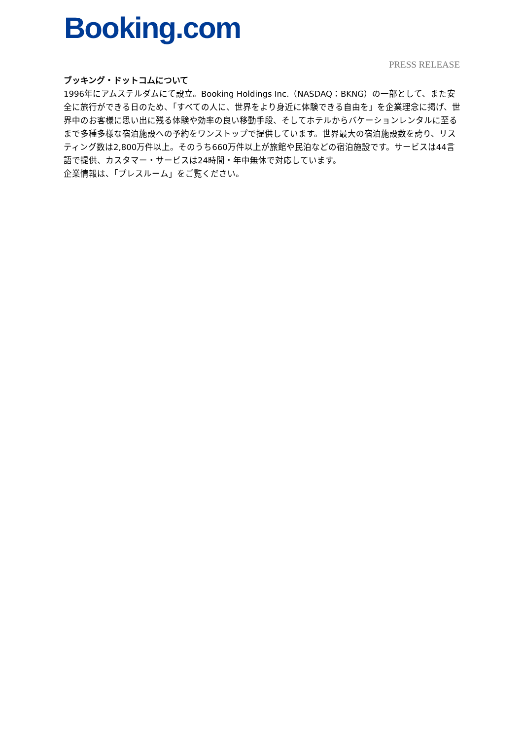Booking.com
PRESS RELEASE
ブッキング・ドットコムについて
1996年にアムステルダムにて設立。Booking Holdings Inc.（NASDAQ：BKNG）の一部として、また安全に旅行ができる日のため、「すべての人に、世界をより身近に体験できる自由を」を企業理念に掲げ、世界中のお客様に思い出に残る体験や効率の良い移動手段、そしてホテルからバケーションレンタルに至るまで多種多様な宿泊施設への予約をワンストップで提供しています。世界最大の宿泊施設数を誇り、リスティング数は2,800万件以上。そのうち660万件以上が旅館や民泊などの宿泊施設です。サービスは44言語で提供、カスタマー・サービスは24時間・年中無休で対応しています。
企業情報は、「プレスルーム」をご覧ください。